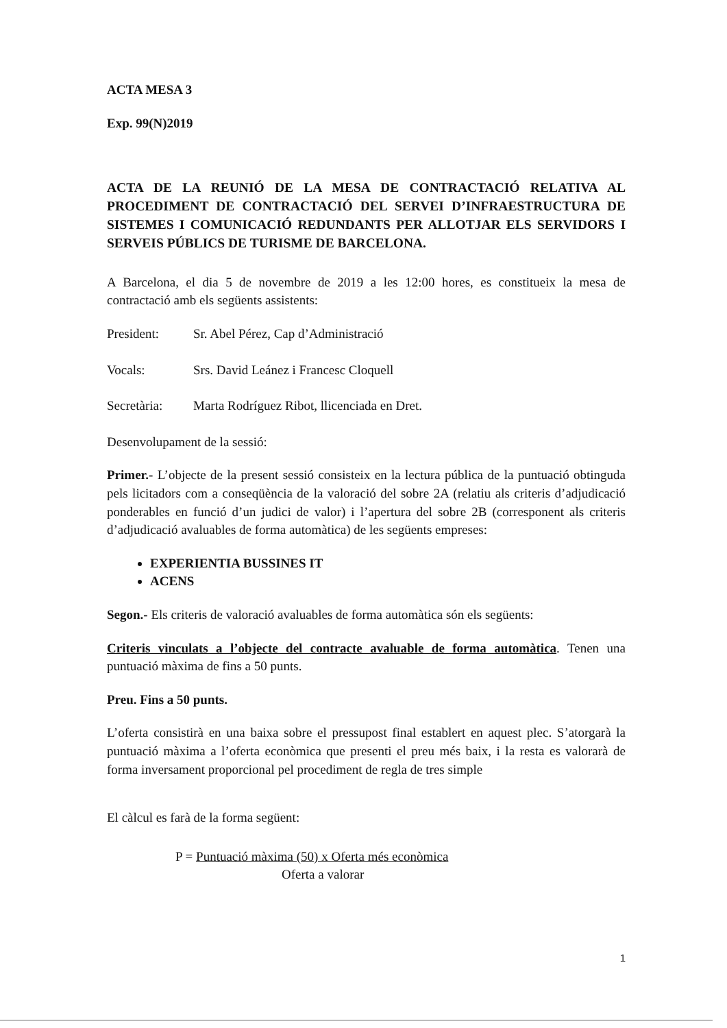ACTA MESA 3
Exp. 99(N)2019
ACTA DE LA REUNIÓ DE LA MESA DE CONTRACTACIÓ RELATIVA AL PROCEDIMENT DE CONTRACTACIÓ DEL SERVEI D’INFRAESTRUCTURA DE SISTEMES I COMUNICACIÓ REDUNDANTS PER ALLOTJAR ELS SERVIDORS I SERVEIS PÚBLICS DE TURISME DE BARCELONA.
A Barcelona, el dia 5 de novembre de 2019 a les 12:00 hores, es constitueix la mesa de contractació amb els següents assistents:
President: Sr. Abel Pérez, Cap d’Administració
Vocals: Srs. David Leánez i Francesc Cloquell
Secretària: Marta Rodríguez Ribot, llicenciada en Dret.
Desenvolupament de la sessió:
Primer.- L’objecte de la present sessió consisteix en la lectura pública de la puntuació obtinguda pels licitadors com a conseqüència de la valoració del sobre 2A (relatiu als criteris d’adjudicació ponderables en funció d’un judici de valor) i l’apertura del sobre 2B (corresponent als criteris d’adjudicació avaluables de forma automàtica) de les següents empreses:
EXPERIENTIA BUSSINES IT
ACENS
Segon.- Els criteris de valoració avaluables de forma automàtica són els següents:
Criteris vinculats a l’objecte del contracte avaluable de forma automàtica. Tenen una puntuació màxima de fins a 50 punts.
Preu. Fins a 50 punts.
L’oferta consistirà en una baixa sobre el pressupost final establert en aquest plec. S’atorgarà la puntuació màxima a l’oferta econòmica que presenti el preu més baix, i la resta es valorarà de forma inversament proporcional pel procediment de regla de tres simple
El càlcul es farà de la forma següent:
P = Puntuació màxima (50) x Oferta més econòmica
Oferta a valorar
1